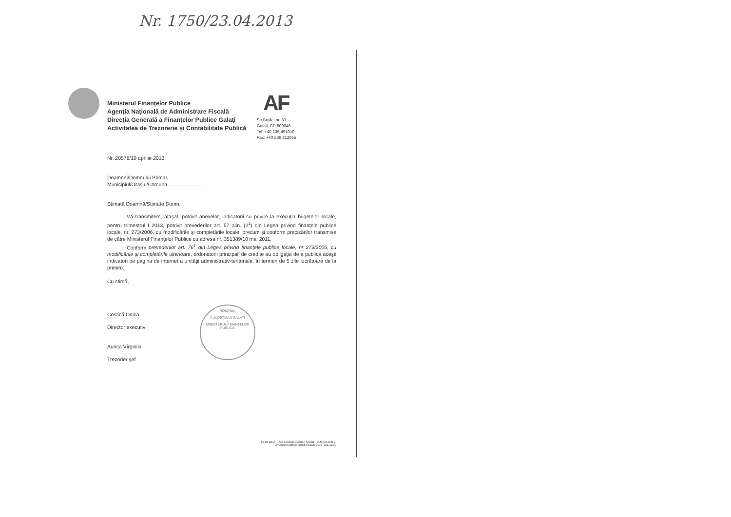Nr. 1750/23.04.2013
AF
Ministerul Finanţelor Publice
Agenţia Naţională de Administrare Fiscală
Direcţia Generală a Finanţelor Publice Galaţi
Activitatea de Trezorerie şi Contabilitate Publică
Str.Brailei nr. 33
Galati, CP 800048
Tel: +40 236 491010
Fax: +40 236 312965
Nr. 20578/19 aprilie 2013
Doamnei/Domnului Primar,
Municipiul/Oraşul/Comuna ........................
Stimată Doamnă/Stimate Domn,
Vă transmitem, ataşat, potrivit anexelor, indicatorii cu privire la execuţia bugetelor locale, pentru trimestrul I 2013, potrivit prevederilor art. 57 alin. (2<sup>1</sup>) din Legea privind finanţele publice locale, nr. 273/2006, cu modificările şi completările locale, precum şi conform precizărilor transmise de către Ministerul Finanţelor Publice cu adresa nr. 351389/10 mai 2011.
Conform prevederilor art. 76<sup>1</sup> din Legea privind finanţele publice locale, nr 273/2006, cu modificările şi completările ulterioare, ordonatorii principali de credite au obligaţia de a publica aceşti indicatori pe pagina de internet a unităţii administrativ-teritoriale, în termen de 5 zile lucrătoare de la primire.
Cu stimă,
Costică Onica
Director executiv
Aurica Vîrgolici
Trezorier şef
ROMÂNIA
A JUDEŢULUI GALAŢI
1
MINISTERUL FINANŢELOR PUBLICE
19.04.2013 – Şef serviciu Carmen Ancău – S.S.A.E.E.B.L.
D:Adrese/Adrese consilii locale 2013- ora 11.00